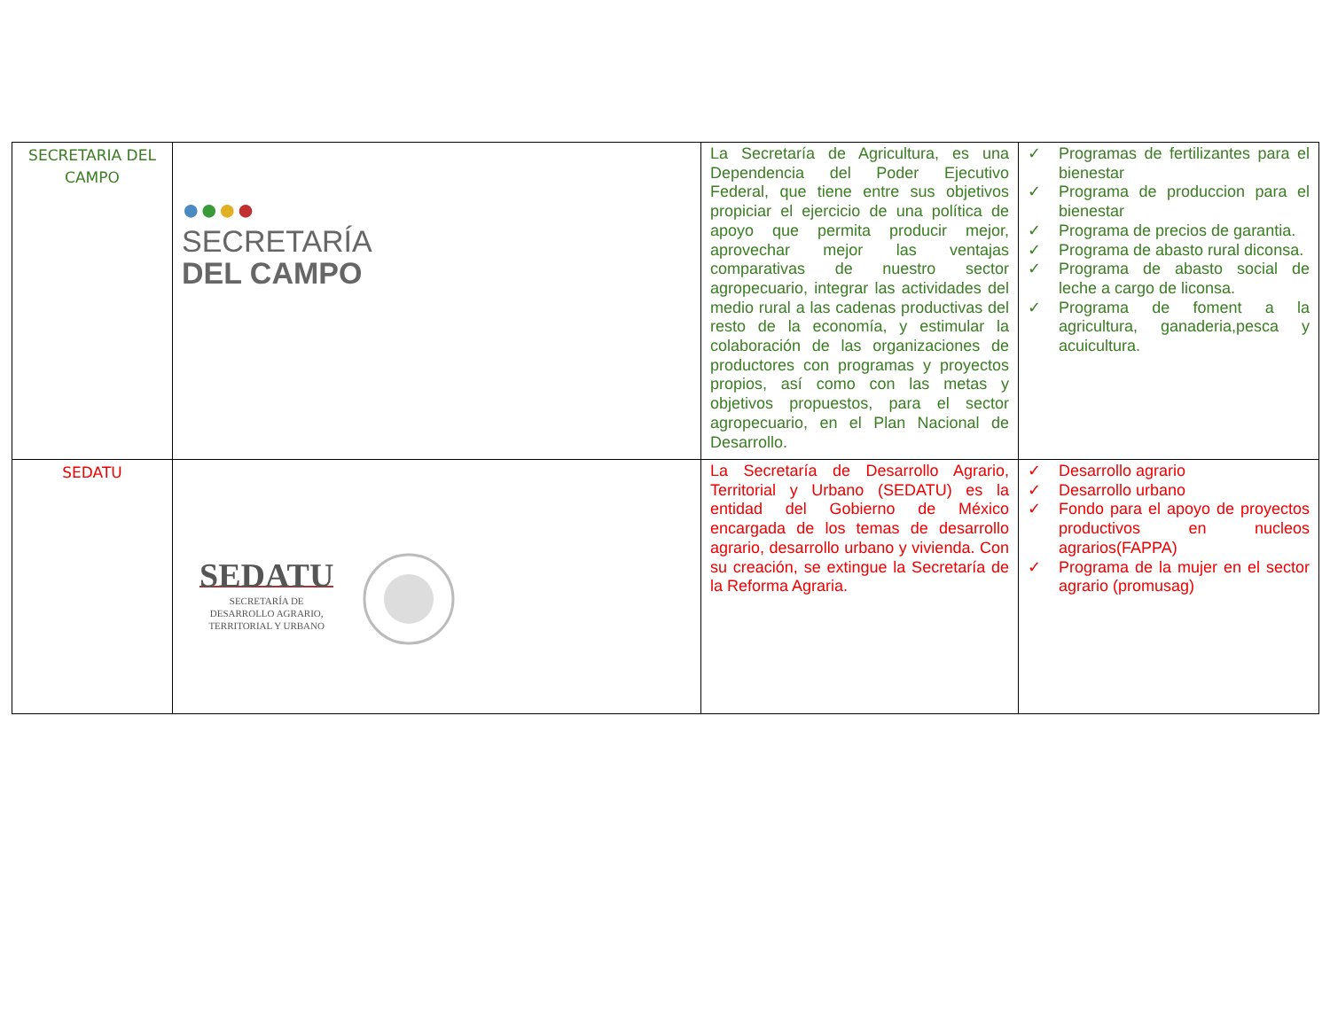| SECRETARIA DEL CAMPO | ● ● ● ● SECRETARÍA DEL CAMPO | La Secretaría de Agricultura, es una Dependencia del Poder Ejecutivo Federal, que tiene entre sus objetivos propiciar el ejercicio de una política de apoyo que permita producir mejor, aprovechar mejor las ventajas comparativas de nuestro sector agropecuario, integrar las actividades del medio rural a las cadenas productivas del resto de la economía, y estimular la colaboración de las organizaciones de productores con programas y proyectos propios, así como con las metas y objetivos propuestos, para el sector agropecuario, en el Plan Nacional de Desarrollo. | ✓ Programas de fertilizantes para el bienestar ✓ Programa de produccion para el bienestar ✓ Programa de precios de garantia. ✓ Programa de abasto rural diconsa. ✓ Programa de abasto social de leche a cargo de liconsa. ✓ Programa de foment a la agricultura, ganaderia,pesca y acuicultura. |
| SEDATU | SEDATU SECRETARÍA DE DESARROLLO AGRARIO, TERRITORIAL Y URBANO | La Secretaría de Desarrollo Agrario, Territorial y Urbano (SEDATU) es la entidad del Gobierno de México encargada de los temas de desarrollo agrario, desarrollo urbano y vivienda. Con su creación, se extingue la Secretaría de la Reforma Agraria. | ✓ Desarrollo agrario ✓ Desarrollo urbano ✓ Fondo para el apoyo de proyectos productivos en nucleos agrarios(FAPPA) ✓ Programa de la mujer en el sector agrario (promusag) |